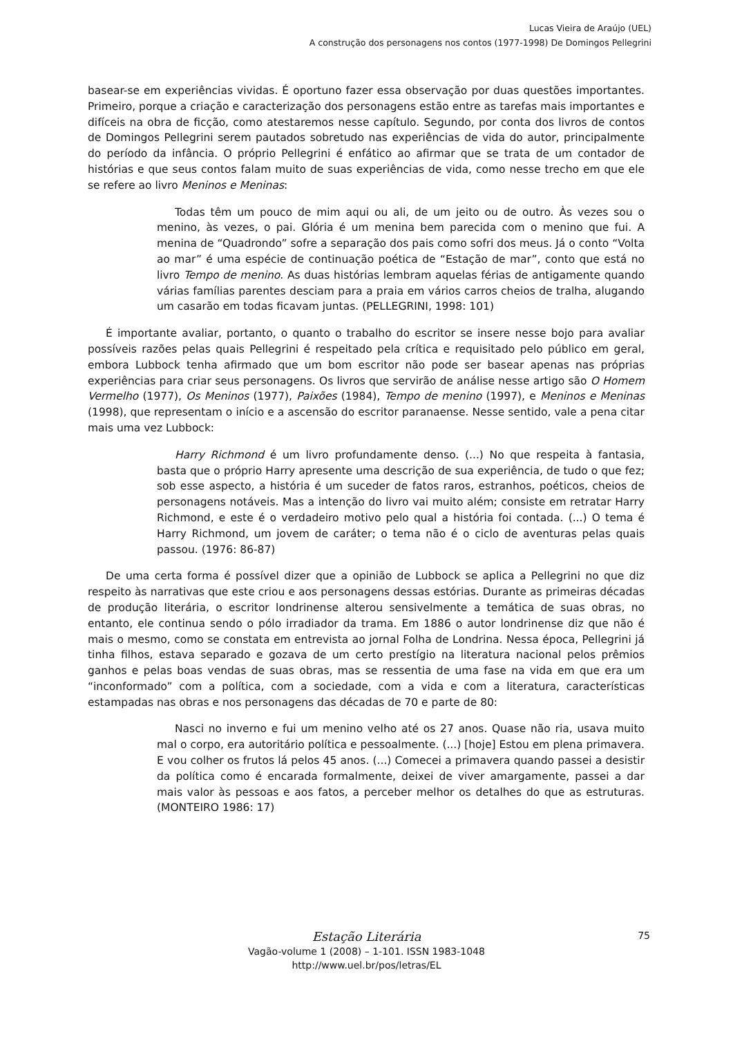Lucas Vieira de Araújo (UEL)
A construção dos personagens nos contos (1977-1998) De Domingos Pellegrini
basear-se em experiências vividas. É oportuno fazer essa observação por duas questões importantes. Primeiro, porque a criação e caracterização dos personagens estão entre as tarefas mais importantes e difíceis na obra de ficção, como atestaremos nesse capítulo. Segundo, por conta dos livros de contos de Domingos Pellegrini serem pautados sobretudo nas experiências de vida do autor, principalmente do período da infância. O próprio Pellegrini é enfático ao afirmar que se trata de um contador de histórias e que seus contos falam muito de suas experiências de vida, como nesse trecho em que ele se refere ao livro Meninos e Meninas:
Todas têm um pouco de mim aqui ou ali, de um jeito ou de outro. Às vezes sou o menino, às vezes, o pai. Glória é um menina bem parecida com o menino que fui. A menina de “Quadrondo” sofre a separação dos pais como sofri dos meus. Já o conto “Volta ao mar” é uma espécie de continuação poética de “Estação de mar”, conto que está no livro Tempo de menino. As duas histórias lembram aquelas férias de antigamente quando várias famílias parentes desciam para a praia em vários carros cheios de tralha, alugando um casarão em todas ficavam juntas. (PELLEGRINI, 1998: 101)
É importante avaliar, portanto, o quanto o trabalho do escritor se insere nesse bojo para avaliar possíveis razões pelas quais Pellegrini é respeitado pela crítica e requisitado pelo público em geral, embora Lubbock tenha afirmado que um bom escritor não pode ser basear apenas nas próprias experiências para criar seus personagens. Os livros que servirão de análise nesse artigo são O Homem Vermelho (1977), Os Meninos (1977), Paixões (1984), Tempo de menino (1997), e Meninos e Meninas (1998), que representam o início e a ascensão do escritor paranaense. Nesse sentido, vale a pena citar mais uma vez Lubbock:
Harry Richmond é um livro profundamente denso. (...) No que respeita à fantasia, basta que o próprio Harry apresente uma descrição de sua experiência, de tudo o que fez; sob esse aspecto, a história é um suceder de fatos raros, estranhos, poéticos, cheios de personagens notáveis. Mas a intenção do livro vai muito além; consiste em retratar Harry Richmond, e este é o verdadeiro motivo pelo qual a história foi contada. (...) O tema é Harry Richmond, um jovem de caráter; o tema não é o ciclo de aventuras pelas quais passou. (1976: 86-87)
De uma certa forma é possível dizer que a opinião de Lubbock se aplica a Pellegrini no que diz respeito às narrativas que este criou e aos personagens dessas estórias. Durante as primeiras décadas de produção literária, o escritor londrinense alterou sensivelmente a temática de suas obras, no entanto, ele continua sendo o pólo irradiador da trama. Em 1886 o autor londrinense diz que não é mais o mesmo, como se constata em entrevista ao jornal Folha de Londrina. Nessa época, Pellegrini já tinha filhos, estava separado e gozava de um certo prestígio na literatura nacional pelos prêmios ganhos e pelas boas vendas de suas obras, mas se ressentia de uma fase na vida em que era um “inconformado” com a política, com a sociedade, com a vida e com a literatura, características estampadas nas obras e nos personagens das décadas de 70 e parte de 80:
Nasci no inverno e fui um menino velho até os 27 anos. Quase não ria, usava muito mal o corpo, era autoritário política e pessoalmente. (...) [hoje] Estou em plena primavera. E vou colher os frutos lá pelos 45 anos. (...) Comecei a primavera quando passei a desistir da política como é encarada formalmente, deixei de viver amargamente, passei a dar mais valor às pessoas e aos fatos, a perceber melhor os detalhes do que as estruturas. (MONTEIRO 1986: 17)
Estação Literária
Vagão-volume 1 (2008) – 1-101. ISSN 1983-1048
http://www.uel.br/pos/letras/EL
75